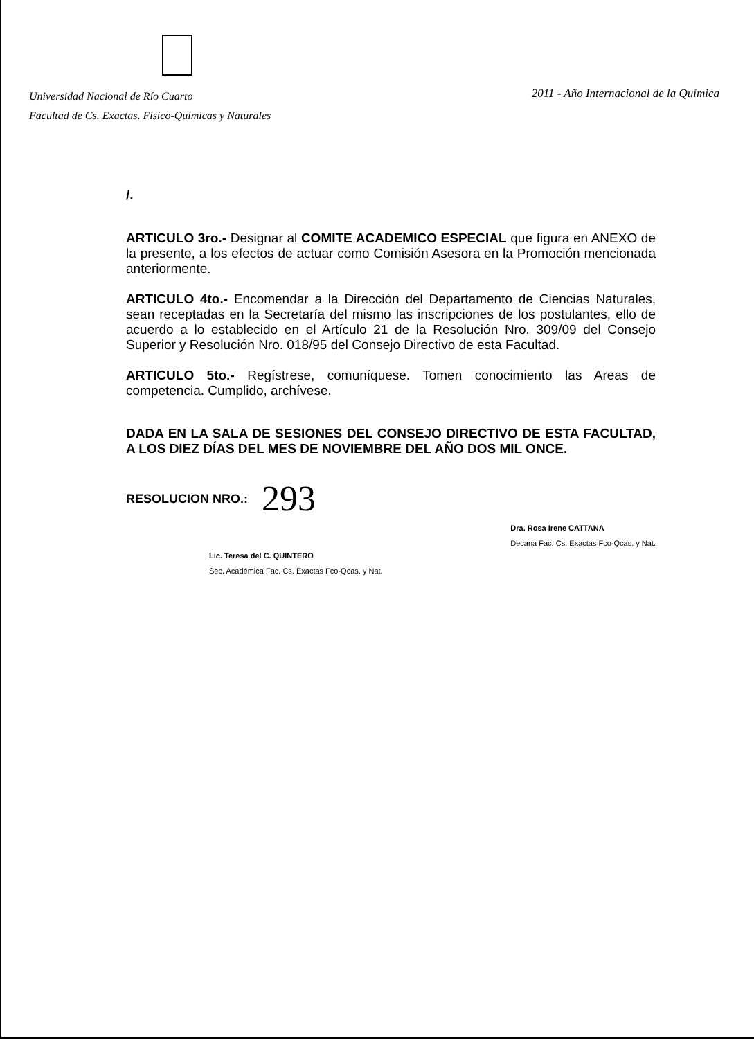Universidad Nacional de Río Cuarto
Facultad de Cs. Exactas. Físico-Químicas y Naturales
2011 - Año Internacional de la Química
/.
ARTICULO 3ro.- Designar al COMITE ACADEMICO ESPECIAL que figura en ANEXO de la presente, a los efectos de actuar como Comisión Asesora en la Promoción mencionada anteriormente.
ARTICULO 4to.- Encomendar a la Dirección del Departamento de Ciencias Naturales, sean receptadas en la Secretaría del mismo las inscripciones de los postulantes, ello de acuerdo a lo establecido en el Artículo 21 de la Resolución Nro. 309/09 del Consejo Superior y Resolución Nro. 018/95 del Consejo Directivo de esta Facultad.
ARTICULO 5to.- Regístrese, comuníquese. Tomen conocimiento las Areas de competencia. Cumplido, archívese.
DADA EN LA SALA DE SESIONES DEL CONSEJO DIRECTIVO DE ESTA FACULTAD, A LOS DIEZ DÍAS DEL MES DE NOVIEMBRE DEL AÑO DOS MIL ONCE.
RESOLUCION NRO.: 293
Lic. Teresa del C. QUINTERO
Sec. Académica Fac. Cs. Exactas Fco-Qcas. y Nat.
Dra. Rosa Irene CATTANA
Decana Fac. Cs. Exactas Fco-Qcas. y Nat.